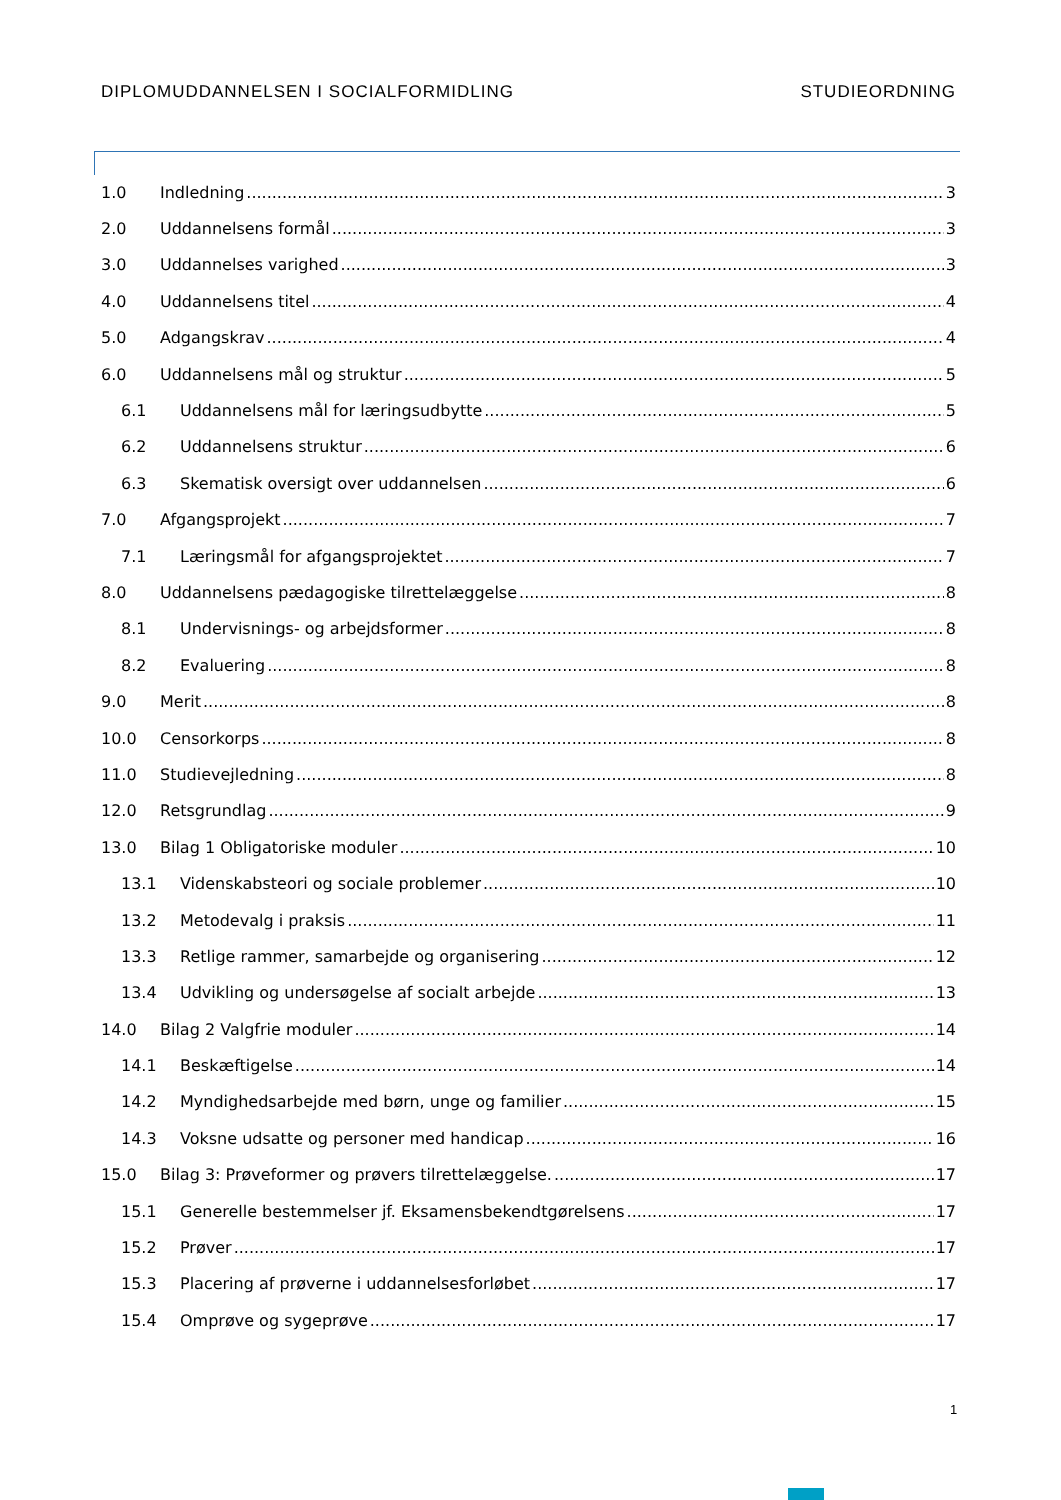DIPLOMUDDANNELSEN I SOCIALFORMIDLING STUDIEORDNING
1.0 Indledning 3
2.0 Uddannelsens formål 3
3.0 Uddannelses varighed 3
4.0 Uddannelsens titel 4
5.0 Adgangskrav 4
6.0 Uddannelsens mål og struktur 5
6.1 Uddannelsens mål for læringsudbytte 5
6.2 Uddannelsens struktur 6
6.3 Skematisk oversigt over uddannelsen 6
7.0 Afgangsprojekt 7
7.1 Læringsmål for afgangsprojektet 7
8.0 Uddannelsens pædagogiske tilrettelæggelse 8
8.1 Undervisnings- og arbejdsformer 8
8.2 Evaluering 8
9.0 Merit 8
10.0 Censorkorps 8
11.0 Studievejledning 8
12.0 Retsgrundlag 9
13.0 Bilag 1 Obligatoriske moduler 10
13.1 Videnskabsteori og sociale problemer 10
13.2 Metodevalg i praksis 11
13.3 Retlige rammer, samarbejde og organisering 12
13.4 Udvikling og undersøgelse af socialt arbejde 13
14.0 Bilag 2 Valgfrie moduler 14
14.1 Beskæftigelse 14
14.2 Myndighedsarbejde med børn, unge og familier 15
14.3 Voksne udsatte og personer med handicap 16
15.0 Bilag 3: Prøveformer og prøvers tilrettelæggelse. 17
15.1 Generelle bestemmelser jf. Eksamensbekendtgørelsens 17
15.2 Prøver 17
15.3 Placering af prøverne i uddannelsesforløbet 17
15.4 Omprøve og sygeprøve 17
1